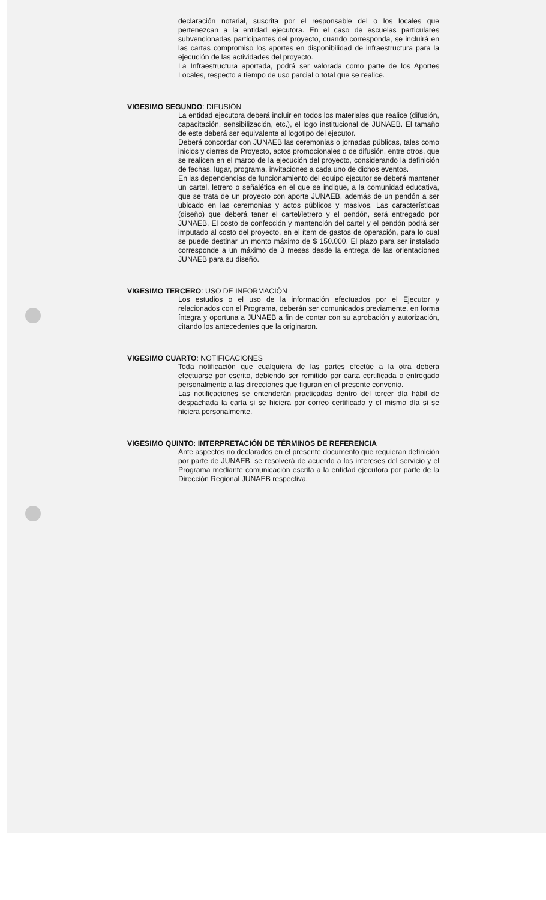declaración notarial, suscrita por el responsable del o los locales que pertenezcan a la entidad ejecutora. En el caso de escuelas particulares subvencionadas participantes del proyecto, cuando corresponda, se incluirá en las cartas compromiso los aportes en disponibilidad de infraestructura para la ejecución de las actividades del proyecto.
La Infraestructura aportada, podrá ser valorada como parte de los Aportes Locales, respecto a tiempo de uso parcial o total que se realice.
VIGESIMO SEGUNDO: DIFUSIÓN
La entidad ejecutora deberá incluir en todos los materiales que realice (difusión, capacitación, sensibilización, etc.), el logo institucional de JUNAEB. El tamaño de este deberá ser equivalente al logotipo del ejecutor.
Deberá concordar con JUNAEB las ceremonias o jornadas públicas, tales como inicios y cierres de Proyecto, actos promocionales o de difusión, entre otros, que se realicen en el marco de la ejecución del proyecto, considerando la definición de fechas, lugar, programa, invitaciones a cada uno de dichos eventos.
En las dependencias de funcionamiento del equipo ejecutor se deberá mantener un cartel, letrero o señalética en el que se indique, a la comunidad educativa, que se trata de un proyecto con aporte JUNAEB, además de un pendón a ser ubicado en las ceremonias y actos públicos y masivos. Las características (diseño) que deberá tener el cartel/letrero y el pendón, será entregado por JUNAEB. El costo de confección y mantención del cartel y el pendón podrá ser imputado al costo del proyecto, en el ítem de gastos de operación, para lo cual se puede destinar un monto máximo de $ 150.000. El plazo para ser instalado corresponde a un máximo de 3 meses desde la entrega de las orientaciones JUNAEB para su diseño.
VIGESIMO TERCERO: USO DE INFORMACIÓN
Los estudios o el uso de la información efectuados por el Ejecutor y relacionados con el Programa, deberán ser comunicados previamente, en forma íntegra y oportuna a JUNAEB a fin de contar con su aprobación y autorización, citando los antecedentes que la originaron.
VIGESIMO CUARTO: NOTIFICACIONES
Toda notificación que cualquiera de las partes efectúe a la otra deberá efectuarse por escrito, debiendo ser remitido por carta certificada o entregado personalmente a las direcciones que figuran en el presente convenio.
Las notificaciones se entenderán practicadas dentro del tercer día hábil de despachada la carta si se hiciera por correo certificado y el mismo día si se hiciera personalmente.
VIGESIMO QUINTO: INTERPRETACIÓN DE TÉRMINOS DE REFERENCIA
Ante aspectos no declarados en el presente documento que requieran definición por parte de JUNAEB, se resolverá de acuerdo a los intereses del servicio y el Programa mediante comunicación escrita a la entidad ejecutora por parte de la Dirección Regional JUNAEB respectiva.